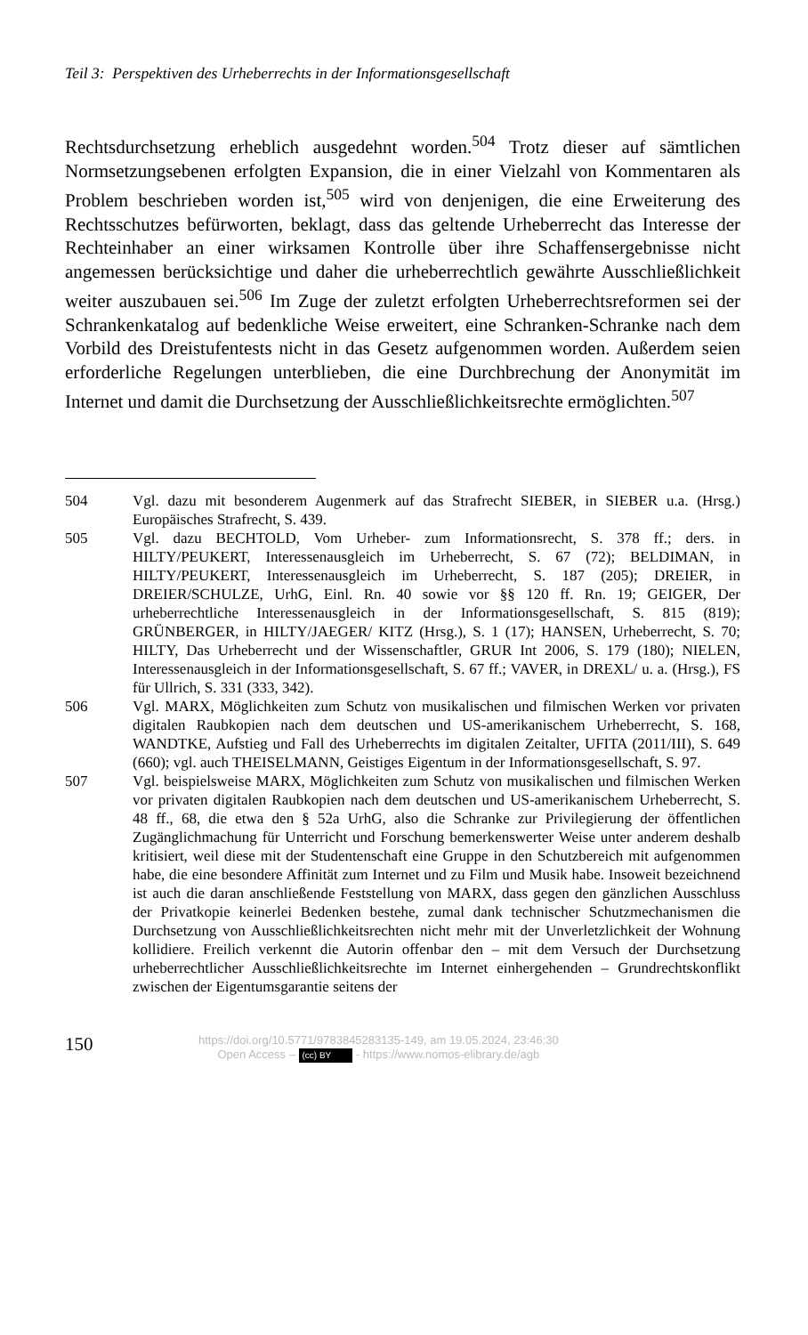Teil 3: Perspektiven des Urheberrechts in der Informationsgesellschaft
Rechtsdurchsetzung erheblich ausgedehnt worden.<sup>504</sup> Trotz dieser auf sämtlichen Normsetzungsebenen erfolgten Expansion, die in einer Vielzahl von Kommentaren als Problem beschrieben worden ist,<sup>505</sup> wird von denjenigen, die eine Erweiterung des Rechtsschutzes befürworten, beklagt, dass das geltende Urheberrecht das Interesse der Rechteinhaber an einer wirksamen Kontrolle über ihre Schaffensergebnisse nicht angemessen berücksichtige und daher die urheberrechtlich gewährte Ausschließlichkeit weiter auszubauen sei.<sup>506</sup> Im Zuge der zuletzt erfolgten Urheberrechtsreformen sei der Schrankenkatalog auf bedenkliche Weise erweitert, eine Schranken-Schranke nach dem Vorbild des Dreistufentests nicht in das Gesetz aufgenommen worden. Außerdem seien erforderliche Regelungen unterblieben, die eine Durchbrechung der Anonymität im Internet und damit die Durchsetzung der Ausschließlichkeitsrechte ermöglichten.<sup>507</sup>
504 Vgl. dazu mit besonderem Augenmerk auf das Strafrecht SIEBER, in SIEBER u.a. (Hrsg.) Europäisches Strafrecht, S. 439.
505 Vgl. dazu BECHTOLD, Vom Urheber- zum Informationsrecht, S. 378 ff.; ders. in HILTY/PEUKERT, Interessenausgleich im Urheberrecht, S. 67 (72); BELDIMAN, in HILTY/PEUKERT, Interessenausgleich im Urheberrecht, S. 187 (205); DREIER, in DREIER/SCHULZE, UrhG, Einl. Rn. 40 sowie vor §§ 120 ff. Rn. 19; GEIGER, Der urheberrechtliche Interessenausgleich in der Informationsgesellschaft, S. 815 (819); GRÜNBERGER, in HILTY/JAEGER/ KITZ (Hrsg.), S. 1 (17); HANSEN, Urheberrecht, S. 70; HILTY, Das Urheberrecht und der Wissenschaftler, GRUR Int 2006, S. 179 (180); NIELEN, Interessenausgleich in der Informationsgesellschaft, S. 67 ff.; VAVER, in DREXL/ u. a. (Hrsg.), FS für Ullrich, S. 331 (333, 342).
506 Vgl. MARX, Möglichkeiten zum Schutz von musikalischen und filmischen Werken vor privaten digitalen Raubkopien nach dem deutschen und US-amerikanischem Urheberrecht, S. 168, WANDTKE, Aufstieg und Fall des Urheberrechts im digitalen Zeitalter, UFITA (2011/III), S. 649 (660); vgl. auch THEISELMANN, Geistiges Eigentum in der Informationsgesellschaft, S. 97.
507 Vgl. beispielsweise MARX, Möglichkeiten zum Schutz von musikalischen und filmischen Werken vor privaten digitalen Raubkopien nach dem deutschen und US-amerikanischem Urheberrecht, S. 48 ff., 68, die etwa den § 52a UrhG, also die Schranke zur Privilegierung der öffentlichen Zugänglichmachung für Unterricht und Forschung bemerkenswerter Weise unter anderem deshalb kritisiert, weil diese mit der Studentenschaft eine Gruppe in den Schutzbereich mit aufgenommen habe, die eine besondere Affinität zum Internet und zu Film und Musik habe. Insoweit bezeichnend ist auch die daran anschließende Feststellung von MARX, dass gegen den gänzlichen Ausschluss der Privatkopie keinerlei Bedenken bestehe, zumal dank technischer Schutzmechanismen die Durchsetzung von Ausschließlichkeitsrechten nicht mehr mit der Unverletzlichkeit der Wohnung kollidiere. Freilich verkennt die Autorin offenbar den – mit dem Versuch der Durchsetzung urheberrechtlicher Ausschließlichkeitsrechte im Internet einhergehenden – Grundrechtskonflikt zwischen der Eigentumsgarantie seitens der
150
https://doi.org/10.5771/9783845283135-149, am 19.05.2024, 23:46:30
Open Access – (cc) BY - https://www.nomos-elibrary.de/agb